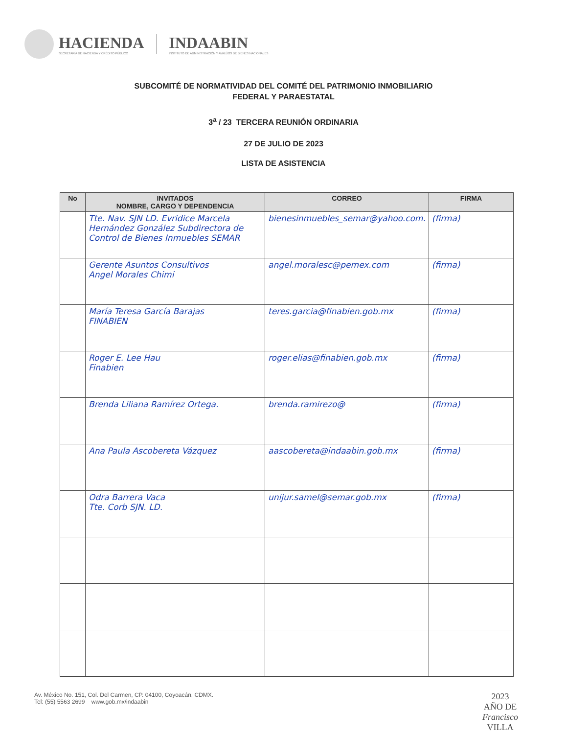HACIENDA
SECRETARÍA DE HACIENDA Y CRÉDITO PÚBLICO
INDAABIN
INSTITUTO DE ADMINISTRACIÓN Y AVALÚOS DE BIENES NACIONALES
SUBCOMITÉ DE NORMATIVIDAD DEL COMITÉ DEL PATRIMONIO INMOBILIARIO
FEDERAL Y PARAESTATAL
3<sup>a</sup> / 23 TERCERA REUNIÓN ORDINARIA
27 DE JULIO DE 2023
LISTA DE ASISTENCIA
| No | INVITADOS NOMBRE, CARGO Y DEPENDENCIA | CORREO | FIRMA |
| --- | --- | --- | --- |
| | Tte. Nav. SJN LD. Evridice Marcela Hernández González Subdirectora de Control de Bienes Inmuebles SEMAR | bienesinmuebles_semar@yahoo.com. | (firma) |
| | Gerente Asuntos Consultivos Angel Morales Chimi | angel.moralesc@pemex.com | (firma) |
| | María Teresa García Barajas FINABIEN | teres.garcia@finabien.gob.mx | (firma) |
| | Roger E. Lee Hau Finabien | roger.elias@finabien.gob.mx | (firma) |
| | Brenda Liliana Ramírez Ortega. | brenda.ramirezo@ | (firma) |
| | Ana Paula Ascobereta Vázquez | aascobereta@indaabin.gob.mx | (firma) |
| | Odra Barrera Vaca Tte. Corb SJN. LD. | unijur.samel@semar.gob.mx | (firma) |
Av. México No. 151, Col. Del Carmen, CP. 04100, Coyoacán, CDMX.
Tel: (55) 5563 2699 www.gob.mx/indaabin
2023
AÑO DE
Francisco
VILLA